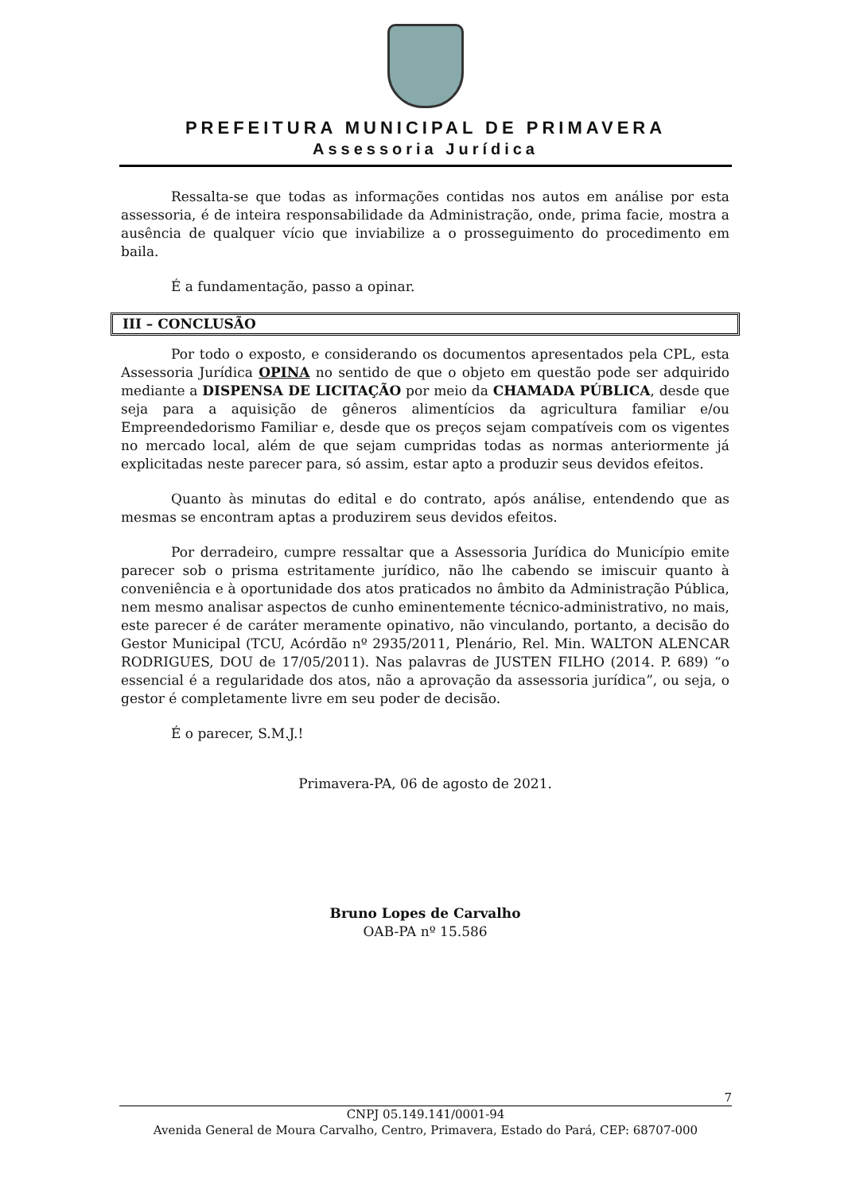PREFEITURA MUNICIPAL DE PRIMAVERA
Assessoria Jurídica
Ressalta-se que todas as informações contidas nos autos em análise por esta assessoria, é de inteira responsabilidade da Administração, onde, prima facie, mostra a ausência de qualquer vício que inviabilize a o prosseguimento do procedimento em baila.
É a fundamentação, passo a opinar.
III – CONCLUSÃO
Por todo o exposto, e considerando os documentos apresentados pela CPL, esta Assessoria Jurídica OPINA no sentido de que o objeto em questão pode ser adquirido mediante a DISPENSA DE LICITAÇÃO por meio da CHAMADA PÚBLICA, desde que seja para a aquisição de gêneros alimentícios da agricultura familiar e/ou Empreendedorismo Familiar e, desde que os preços sejam compatíveis com os vigentes no mercado local, além de que sejam cumpridas todas as normas anteriormente já explicitadas neste parecer para, só assim, estar apto a produzir seus devidos efeitos.
Quanto às minutas do edital e do contrato, após análise, entendendo que as mesmas se encontram aptas a produzirem seus devidos efeitos.
Por derradeiro, cumpre ressaltar que a Assessoria Jurídica do Município emite parecer sob o prisma estritamente jurídico, não lhe cabendo se imiscuir quanto à conveniência e à oportunidade dos atos praticados no âmbito da Administração Pública, nem mesmo analisar aspectos de cunho eminentemente técnico-administrativo, no mais, este parecer é de caráter meramente opinativo, não vinculando, portanto, a decisão do Gestor Municipal (TCU, Acórdão nº 2935/2011, Plenário, Rel. Min. WALTON ALENCAR RODRIGUES, DOU de 17/05/2011). Nas palavras de JUSTEN FILHO (2014. P. 689) “o essencial é a regularidade dos atos, não a aprovação da assessoria jurídica”, ou seja, o gestor é completamente livre em seu poder de decisão.
É o parecer, S.M.J.!
Primavera-PA, 06 de agosto de 2021.
Bruno Lopes de Carvalho
OAB-PA nº 15.586
7
CNPJ 05.149.141/0001-94
Avenida General de Moura Carvalho, Centro, Primavera, Estado do Pará, CEP: 68707-000